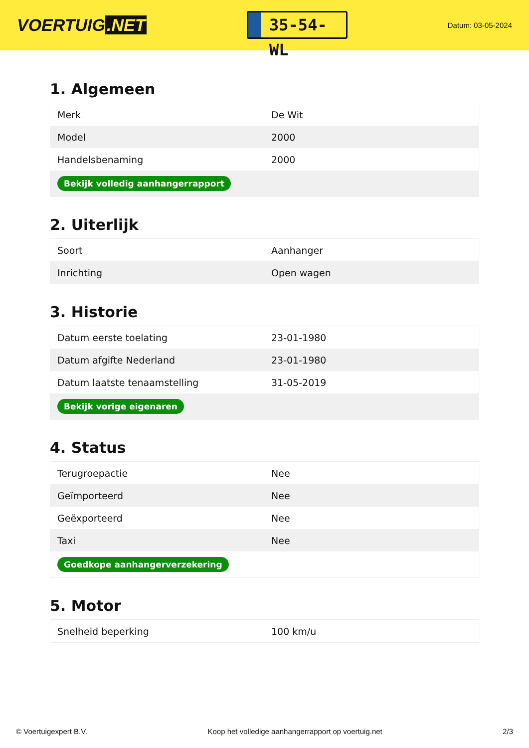VOERTUIG.NET
35-54-WL
Datum: 03-05-2024
1. Algemeen
| Merk | De Wit |
| Model | 2000 |
| Handelsbenaming | 2000 |
| Bekijk volledig aanhangerrapport | |
2. Uiterlijk
| Soort | Aanhanger |
| Inrichting | Open wagen |
3. Historie
| Datum eerste toelating | 23-01-1980 |
| Datum afgifte Nederland | 23-01-1980 |
| Datum laatste tenaamstelling | 31-05-2019 |
| Bekijk vorige eigenaren | |
4. Status
| Terugroepactie | Nee |
| Geïmporteerd | Nee |
| Geëxporteerd | Nee |
| Taxi | Nee |
| Goedkope aanhangerverzekering | |
5. Motor
| Snelheid beperking | 100 km/u |
© Voertuigexpert B.V. Koop het volledige aanhangerrapport op voertuig.net 2/3